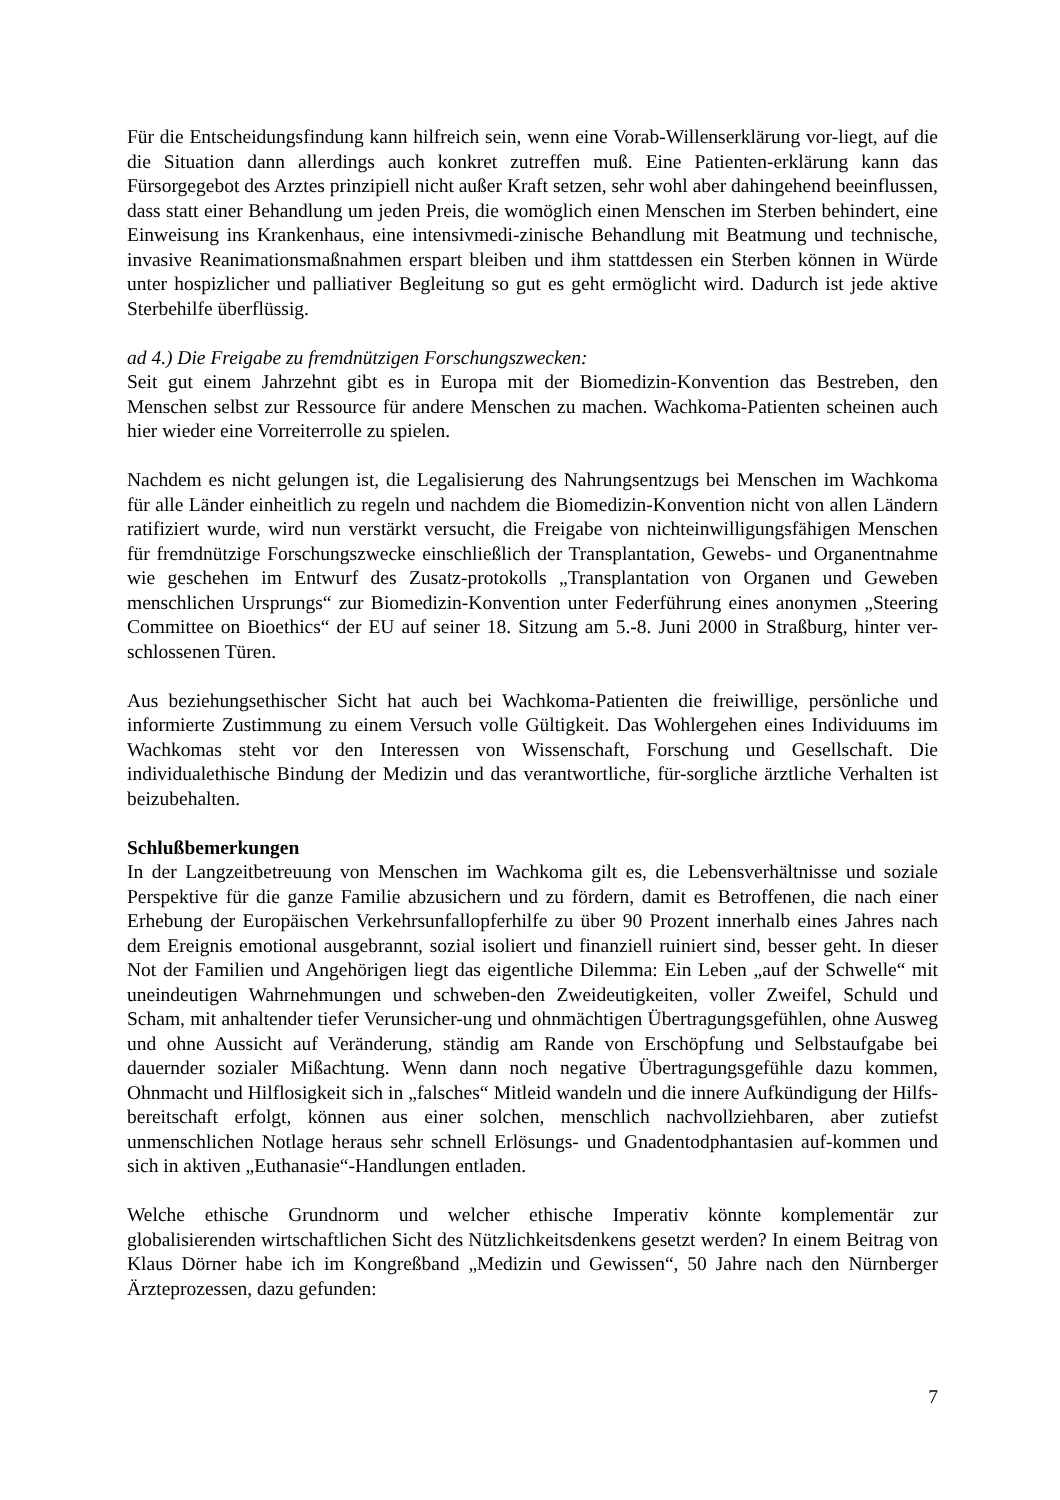Für die Entscheidungsfindung kann hilfreich sein, wenn eine Vorab-Willenserklärung vor-liegt, auf die die Situation dann allerdings auch konkret zutreffen muß. Eine Patienten-erklärung kann das Fürsorgegebot des Arztes prinzipiell nicht außer Kraft setzen, sehr wohl aber dahingehend beeinflussen, dass statt einer Behandlung um jeden Preis, die womöglich einen Menschen im Sterben behindert, eine Einweisung ins Krankenhaus, eine intensivmedi-zinische Behandlung mit Beatmung und technische, invasive Reanimationsmaßnahmen erspart bleiben und ihm stattdessen ein Sterben können in Würde unter hospizlicher und palliativer Begleitung so gut es geht ermöglicht wird. Dadurch ist jede aktive Sterbehilfe überflüssig.
ad 4.) Die Freigabe zu fremdnützigen Forschungszwecken:
Seit gut einem Jahrzehnt gibt es in Europa mit der Biomedizin-Konvention das Bestreben, den Menschen selbst zur Ressource für andere Menschen zu machen. Wachkoma-Patienten scheinen auch hier wieder eine Vorreiterrolle zu spielen.
Nachdem es nicht gelungen ist, die Legalisierung des Nahrungsentzugs bei Menschen im Wachkoma für alle Länder einheitlich zu regeln und nachdem die Biomedizin-Konvention nicht von allen Ländern ratifiziert wurde, wird nun verstärkt versucht, die Freigabe von nichteinwilligungsfähigen Menschen für fremdnützige Forschungszwecke einschließlich der Transplantation, Gewebs- und Organentnahme wie geschehen im Entwurf des Zusatz-protokolls „Transplantation von Organen und Geweben menschlichen Ursprungs“ zur Biomedizin-Konvention unter Federführung eines anonymen „Steering Committee on Bioethics“ der EU auf seiner 18. Sitzung am 5.-8. Juni 2000 in Straßburg, hinter ver-schlossenen Türen.
Aus beziehungsethischer Sicht hat auch bei Wachkoma-Patienten die freiwillige, persönliche und informierte Zustimmung zu einem Versuch volle Gültigkeit. Das Wohlergehen eines Individuums im Wachkomas steht vor den Interessen von Wissenschaft, Forschung und Gesellschaft. Die individualethische Bindung der Medizin und das verantwortliche, für-sorgliche ärztliche Verhalten ist beizubehalten.
Schlußbemerkungen
In der Langzeitbetreuung von Menschen im Wachkoma gilt es, die Lebensverhältnisse und soziale Perspektive für die ganze Familie abzusichern und zu fördern, damit es Betroffenen, die nach einer Erhebung der Europäischen Verkehrsunfallopferhilfe zu über 90 Prozent innerhalb eines Jahres nach dem Ereignis emotional ausgebrannt, sozial isoliert und finanziell ruiniert sind, besser geht. In dieser Not der Familien und Angehörigen liegt das eigentliche Dilemma: Ein Leben „auf der Schwelle“ mit uneindeutigen Wahrnehmungen und schweben-den Zweideutigkeiten, voller Zweifel, Schuld und Scham, mit anhaltender tiefer Verunsicher-ung und ohnmächtigen Übertragungsgefühlen, ohne Ausweg und ohne Aussicht auf Veränderung, ständig am Rande von Erschöpfung und Selbstaufgabe bei dauernder sozialer Mißachtung. Wenn dann noch negative Übertragungsgefühle dazu kommen, Ohnmacht und Hilflosigkeit sich in „falsches“ Mitleid wandeln und die innere Aufkündigung der Hilfs-bereitschaft erfolgt, können aus einer solchen, menschlich nachvollziehbaren, aber zutiefst unmenschlichen Notlage heraus sehr schnell Erlösungs- und Gnadentodphantasien auf-kommen und sich in aktiven „Euthanasie“-Handlungen entladen.
Welche ethische Grundnorm und welcher ethische Imperativ könnte komplementär zur globalisierenden wirtschaftlichen Sicht des Nützlichkeitsdenkens gesetzt werden? In einem Beitrag von Klaus Dörner habe ich im Kongreßband „Medizin und Gewissen“, 50 Jahre nach den Nürnberger Ärzteprozessen, dazu gefunden:
7